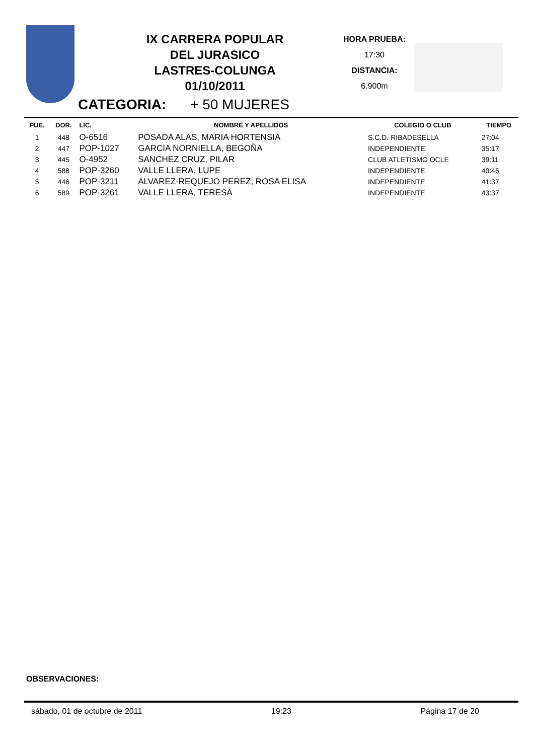IX CARRERA POPULAR
DEL JURASICO
LASTRES-COLUNGA
01/10/2011
HORA PRUEBA:
17:30
DISTANCIA:
6.900m
CATEGORIA: + 50 MUJERES
| PUE. | DOR. | LIC. | NOMBRE Y APELLIDOS | COLEGIO O CLUB | TIEMPO |
| --- | --- | --- | --- | --- | --- |
| 1 | 448 | O-6516 | POSADA ALAS, MARIA HORTENSIA | S.C.D. RIBADESELLA | 27:04 |
| 2 | 447 | POP-1027 | GARCIA NORNIELLA, BEGOÑA | INDEPENDIENTE | 35:17 |
| 3 | 445 | O-4952 | SANCHEZ CRUZ, PILAR | CLUB ATLETISMO OCLE | 39:11 |
| 4 | 588 | POP-3260 | VALLE LLERA, LUPE | INDEPENDIENTE | 40:46 |
| 5 | 446 | POP-3211 | ALVAREZ-REQUEJO PEREZ, ROSA ELISA | INDEPENDIENTE | 41:37 |
| 6 | 589 | POP-3261 | VALLE LLERA, TERESA | INDEPENDIENTE | 43:37 |
OBSERVACIONES:
sábado, 01 de octubre de 2011 19:23 Página 17 de 20